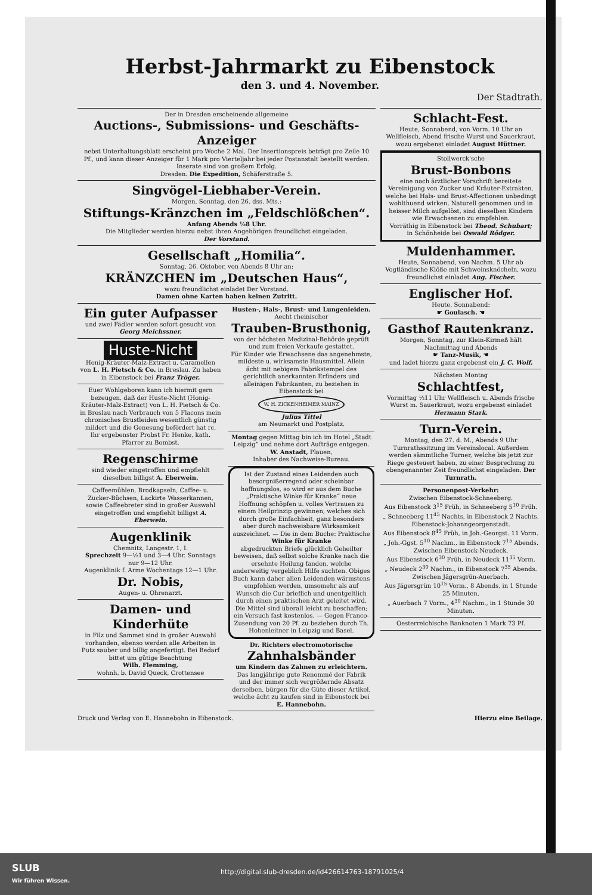Herbst-Jahrmarkt zu Eibenstock
den 3. und 4. November.
Der Stadtrath.
Der in Dresden erscheinende allgemeine
Auctions-, Submissions- und Geschäfts-Anzeiger
nebst Unterhaltungsblatt erscheint pro Woche 2 Mal. Der Insertionspreis beträgt pro Zeile 10 Pf., und kann dieser Anzeiger für 1 Mark pro Vierteljahr bei jeder Postanstalt bestellt werden. Inserate sind von großem Erfolg.
Dresden. Die Expedition, Schäferstraße 5.
Singvögel-Liebhaber-Verein.
Morgen, Sonntag, den 26. dss. Mts.:
Stiftungs-Kränzchen im „Feldschlößchen“.
Anfang Abends ½8 Uhr.
Die Mitglieder werden hierzu nebst ihren Angehörigen freundlichst eingeladen.
Der Vorstand.
Gesellschaft „Homilia“.
Sonntag, 26. Oktober, von Abends 8 Uhr an:
KRÄNZCHEN im „Deutschen Haus“,
wozu freundlichst einladet Der Vorstand.
Damen ohne Karten haben keinen Zutritt.
Ein guter Aufpasser
und zwei Fädler werden sofort gesucht von Georg Meichssner.
Huste-Nicht
Honig-Kräuter-Malz-Extract u. Caramellen von L. H. Pietsch & Co. in Breslau. Zu haben in Eibenstock bei Franz Tröger.
Euer Wohlgeboren kann ich hiermit gern bezeugen, daß der Huste-Nicht (Honig-Kräuter-Malz-Extract) von L. H. Pietsch & Co. in Breslau nach Verbrauch von 5 Flacons mein chronisches Brustleiden wesentlich günstig mildert und die Genesung befördert hat rc.
Ihr ergebenster Probst Fr. Henke, kath. Pfarrer zu Bombst.
Regenschirme
sind wieder eingetroffen und empfiehlt dieselben billigst A. Eberwein.
Caffeemühlen, Brodkapseln, Caffee- u. Zucker-Büchsen, Lackirte Wasserkannen, sowie Caffeebreter sind in großer Auswahl eingetroffen und empfiehlt billigst A. Eberwein.
Augenklinik
Chemnitz, Langestr. 1, I.
Sprechzeit 9—½1 und 3—4 Uhr. Sonntags nur 9—12 Uhr.
Augenklinik f. Arme Wochentags 12—1 Uhr.
Dr. Nobis,
Augen- u. Ohrenarzt.
Damen- und Kinderhüte
in Filz und Sammet sind in großer Auswahl vorhanden, ebenso werden alle Arbeiten in Putz sauber und billig angefertigt. Bei Bedarf bittet um gütige Beachtung
Wilh. Flemming,
wohnh. b. David Queck, Crottensee
Husten-, Hals-, Brust- und Lungenleiden.
Aecht rheinischer
Trauben-Brusthonig,
von der höchsten Medizinal-Behörde geprüft und zum freien Verkaufe gestattet.
Für Kinder wie Erwachsene das angenehmste, mildeste u. wirksamste Hausmittel. Allein ächt mit nebigem Fabrikstempel des gerichtlich anerkannten Erfinders und alleinigen Fabrikanten, zu beziehen in Eibenstock bei
W. H. ZICKENHEIMER MAINZ
Julius Tittel
am Neumarkt und Postplatz.
Montag gegen Mittag bin ich im Hotel „Stadt Leipzig“ und nehme dort Aufträge entgegen.
W. Anstadt, Plauen,
Inhaber des Nachweise-Bureau.
Ist der Zustand eines Leidenden auch besorgnißerregend oder scheinbar hoffnungslos, so wird er aus dem Buche „Praktische Winke für Kranke“ neue Hoffnung schöpfen u. volles Vertrauen zu einem Heilprinzip gewinnen, welches sich durch große Einfachheit, ganz besonders aber durch nachweisbare Wirksamkeit auszeichnet. — Die in dem Buche: Praktische
Winke für Kranke
abgedruckten Briefe glücklich Geheilter beweisen, daß selbst solche Kranke nach die ersehnte Heilung fanden, welche anderweitig vergeblich Hilfe suchten. Obiges Buch kann daher allen Leidenden wärmstens empfohlen werden, umsomehr als auf Wunsch die Cur brieflich und unentgeltlich durch einen praktischen Arzt geleitet wird. Die Mittel sind überall leicht zu beschaffen; ein Versuch fast kostenlos. — Gegen Franco-Zusendung von 20 Pf. zu beziehen durch Th. Hohenleitner in Leipzig und Basel.
Dr. Richters electromotorische
Zahnhalsbänder
um Kindern das Zahnen zu erleichtern.
Das langjährige gute Renommé der Fabrik und der immer sich vergrößernde Absatz derselben, bürgen für die Güte dieser Artikel, welche ächt zu kaufen sind in Eibenstock bei
E. Hannebohn.
Schlacht-Fest.
Heute, Sonnabend, von Vorm. 10 Uhr an Wellfleisch, Abend frische Wurst und Sauerkraut, wozu ergebenst einladet August Hüttner.
Stollwerck'sche
Brust-Bonbons
eine nach ärztlicher Vorschrift bereitete Vereinigung von Zucker und Kräuter-Extrakten, welche bei Hals- und Brust-Affectionen unbedingt wohlthuend wirken. Naturell genommen und in heisser Milch aufgelöst, sind dieselben Kindern wie Erwachsenen zu empfehlen.
Vorräthig in Eibenstock bei Theod. Schubart;
in Schönheide bei Oswald Rödger.
Muldenhammer.
Heute, Sonnabend, von Nachm. 5 Uhr ab Vogtländische Klöße mit Schweinsknöcheln, wozu freundlichst einladet Aug. Fischer.
Englischer Hof.
Heute, Sonnabend:
☛ Goulasch. ☚
Gasthof Rautenkranz.
Morgen, Sonntag, zur Klein-Kirmeß hält Nachmittag und Abends
☛ Tanz-Musik, ☚
und ladet hierzu ganz ergebenst ein J. C. Wolf.
Nächsten Montag
Schlachtfest,
Vormittag ½11 Uhr Wellfleisch u. Abends frische Wurst m. Sauerkraut, wozu ergebenst einladet
Hermann Stark.
Turn-Verein.
Montag, den 27. d. M., Abends 9 Uhr Turnrathssitzung im Vereinslocal. Außerdem werden sämmtliche Turner, welche bis jetzt zur Riege gesteuert haben, zu einer Besprechung zu obengenannter Zeit freundlichst eingeladen. Der Turnrath.
Personenpost-Verkehr:
Zwischen Eibenstock-Schneeberg.
Aus Eibenstock 3<sup>15</sup> Früh, in Schneeberg 5<sup>10</sup> Früh.
„ Schneeberg 11<sup>45</sup> Nachts, in Eibenstock 2 Nachts.
Eibenstock-Johanngeorgenstadt.
Aus Eibenstock 8<sup>45</sup> Früh, in Joh.-Georgst. 11 Vorm.
„ Joh.-Ggst. 5<sup>10</sup> Nachm., in Eibenstock 7<sup>15</sup> Abends.
Zwischen Eibenstock-Neudeck.
Aus Eibenstock 6<sup>30</sup> Früh, in Neudeck 11<sup>35</sup> Vorm.
„ Neudeck 2<sup>30</sup> Nachm., in Eibenstock 7<sup>35</sup> Abends.
Zwischen Jägersgrün-Auerbach.
Aus Jägersgrün 10<sup>15</sup> Vorm., 8 Abends, in 1 Stunde 25 Minuten.
„ Auerbach 7 Vorm., 4<sup>30</sup> Nachm., in 1 Stunde 30 Minuten.
Oesterreichische Banknoten 1 Mark 73 Pf.
Druck und Verlag von E. Hannebohn in Eibenstock. Hierzu eine Beilage.
SLUB
Wir führen Wissen.
http://digital.slub-dresden.de/id426614763-18791025/4